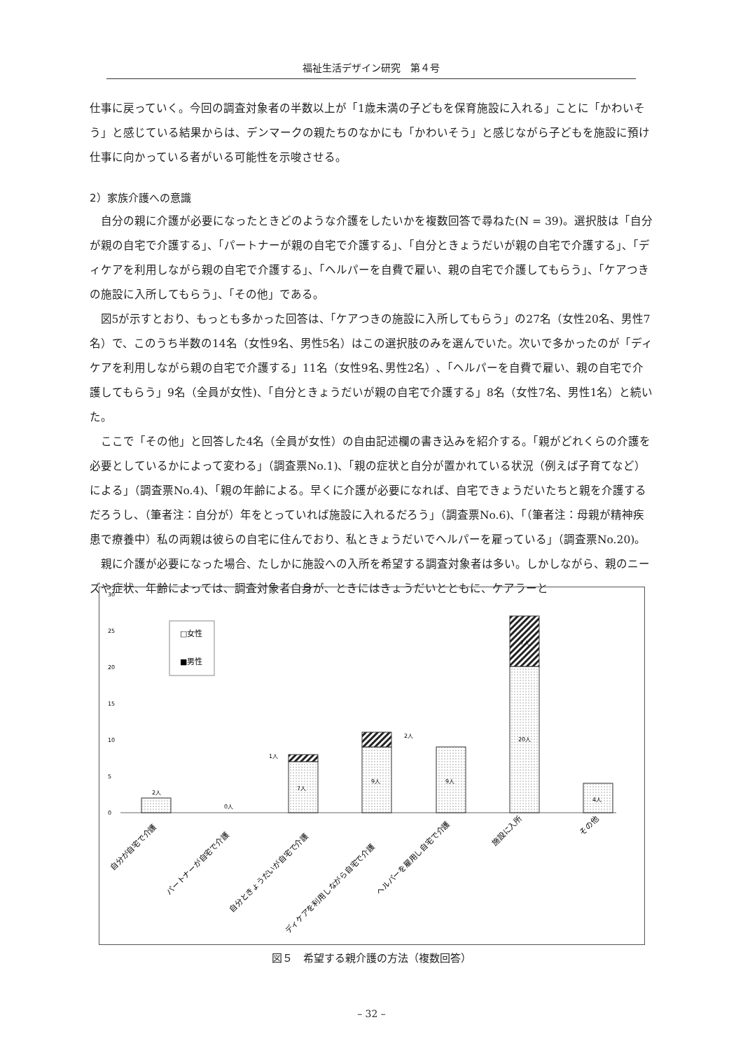福祉生活デザイン研究　第４号
仕事に戻っていく。今回の調査対象者の半数以上が「1歳未満の子どもを保育施設に入れる」ことに「かわいそう」と感じている結果からは、デンマークの親たちのなかにも「かわいそう」と感じながら子どもを施設に預け仕事に向かっている者がいる可能性を示唆させる。
2）家族介護への意識
自分の親に介護が必要になったときどのような介護をしたいかを複数回答で尋ねた(N = 39)。選択肢は「自分が親の自宅で介護する」、「パートナーが親の自宅で介護する」、「自分ときょうだいが親の自宅で介護する」、「ディケアを利用しながら親の自宅で介護する」、「ヘルパーを自費で雇い、親の自宅で介護してもらう」、「ケアつきの施設に入所してもらう」、「その他」である。
図5が示すとおり、もっとも多かった回答は、「ケアつきの施設に入所してもらう」の27名（女性20名、男性7名）で、このうち半数の14名（女性9名、男性5名）はこの選択肢のみを選んでいた。次いで多かったのが「ディケアを利用しながら親の自宅で介護する」11名（女性9名､男性2名）､「ヘルパーを自費で雇い、親の自宅で介護してもらう」9名（全員が女性)、「自分ときょうだいが親の自宅で介護する」8名（女性7名、男性1名）と続いた。
ここで「その他」と回答した4名（全員が女性）の自由記述欄の書き込みを紹介する。「親がどれくらの介護を必要としているかによって変わる」（調査票No.1)、「親の症状と自分が置かれている状況（例えば子育てなど）による」（調査票No.4)、「親の年齢による。早くに介護が必要になれば、自宅できょうだいたちと親を介護するだろうし、（筆者注：自分が）年をとっていれば施設に入れるだろう」（調査票No.6)、「（筆者注：母親が精神疾患で療養中）私の両親は彼らの自宅に住んでおり、私ときょうだいでヘルパーを雇っている」（調査票No.20)。
親に介護が必要になった場合、たしかに施設への入所を希望する調査対象者は多い。しかしながら、親のニーズや症状、年齢によっては、調査対象者自身が、ときにはきょうだいとともに、ケアラーと
30
25
20
15
10
5
0
□女性
■男性
2人
0人
7人
1人
9人
2人
9人
20人
7人
4人
自分が自宅で介護
パートナーが自宅で介護
自分ときょうだいが自宅で介護
ディケアを利用しながら自宅で介護
ヘルパーを雇用し自宅で介護
施設に入所
その他
図５　希望する親介護の方法（複数回答）
– 32 –